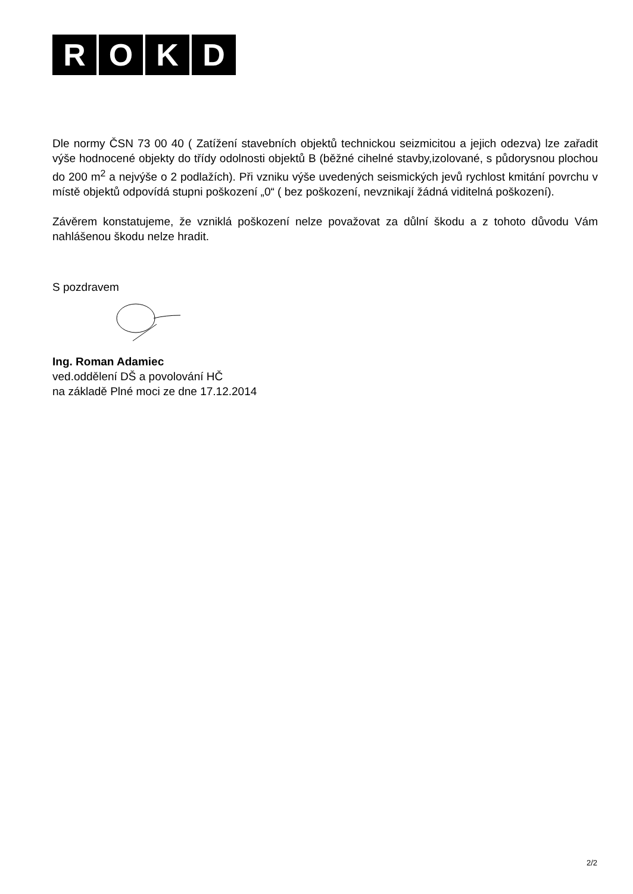ROKD
Dle normy ČSN 73 00 40 ( Zatížení stavebních objektů technickou seizmicitou a jejich odezva) lze zařadit výše hodnocené objekty do třídy odolnosti objektů B (běžné cihelné stavby,izolované, s půdorysnou plochou do 200 m<sup>2</sup> a nejvýše o 2 podlažích). Při vzniku výše uvedených seismických jevů rychlost kmitání povrchu v místě objektů odpovídá stupni poškození „0“ ( bez poškození, nevznikají žádná viditelná poškození).
Závěrem konstatujeme, že vzniklá poškození nelze považovat za důlní škodu a z tohoto důvodu Vám nahlášenou škodu nelze hradit.
S pozdravem
Ing. Roman Adamiec
ved.oddělení DŠ a povolování HČ
na základě Plné moci ze dne 17.12.2014
2/2